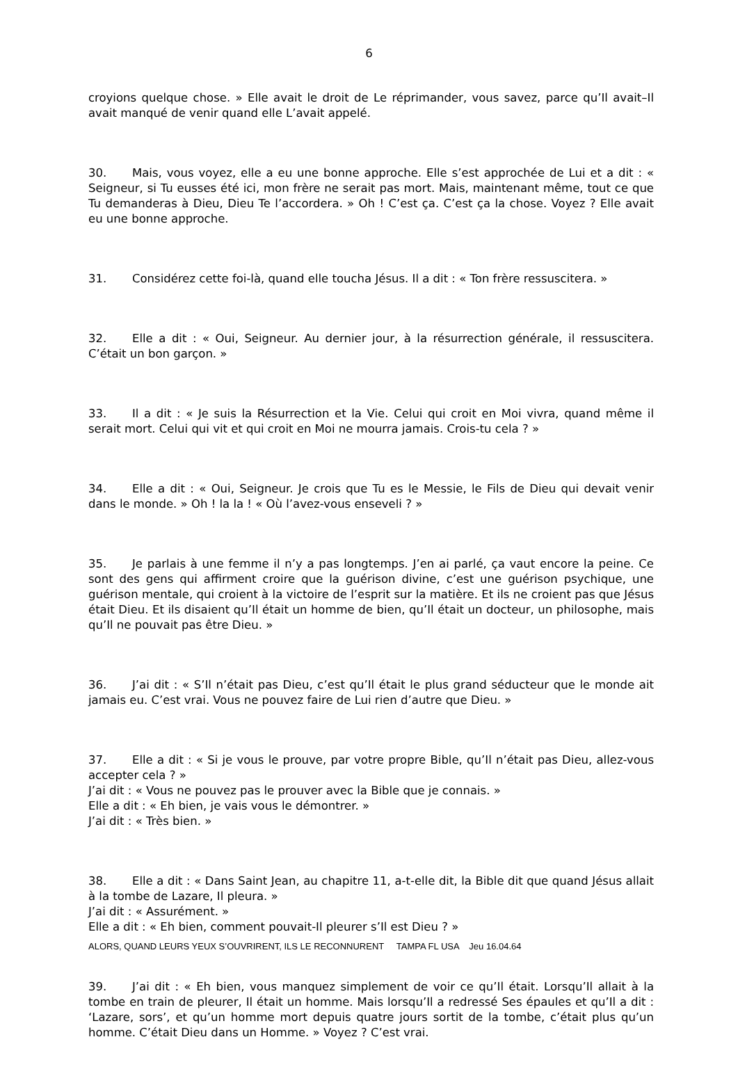6
croyions quelque chose. » Elle avait le droit de Le réprimander, vous savez, parce qu’Il avait–Il avait manqué de venir quand elle L’avait appelé.
30. Mais, vous voyez, elle a eu une bonne approche. Elle s’est approchée de Lui et a dit : « Seigneur, si Tu eusses été ici, mon frère ne serait pas mort. Mais, maintenant même, tout ce que Tu demanderas à Dieu, Dieu Te l’accordera. » Oh ! C’est ça. C’est ça la chose. Voyez ? Elle avait eu une bonne approche.
31. Considérez cette foi-là, quand elle toucha Jésus. Il a dit : « Ton frère ressuscitera. »
32. Elle a dit : « Oui, Seigneur. Au dernier jour, à la résurrection générale, il ressuscitera. C’était un bon garçon. »
33. Il a dit : « Je suis la Résurrection et la Vie. Celui qui croit en Moi vivra, quand même il serait mort. Celui qui vit et qui croit en Moi ne mourra jamais. Crois-tu cela ? »
34. Elle a dit : « Oui, Seigneur. Je crois que Tu es le Messie, le Fils de Dieu qui devait venir dans le monde. » Oh ! la la ! « Où l’avez-vous enseveli ? »
35. Je parlais à une femme il n’y a pas longtemps. J’en ai parlé, ça vaut encore la peine. Ce sont des gens qui affirment croire que la guérison divine, c’est une guérison psychique, une guérison mentale, qui croient à la victoire de l’esprit sur la matière. Et ils ne croient pas que Jésus était Dieu. Et ils disaient qu’Il était un homme de bien, qu’Il était un docteur, un philosophe, mais qu’Il ne pouvait pas être Dieu. »
36. J’ai dit : « S’Il n’était pas Dieu, c’est qu’Il était le plus grand séducteur que le monde ait jamais eu. C’est vrai. Vous ne pouvez faire de Lui rien d’autre que Dieu. »
37. Elle a dit : « Si je vous le prouve, par votre propre Bible, qu’Il n’était pas Dieu, allez-vous accepter cela ? »
J’ai dit : « Vous ne pouvez pas le prouver avec la Bible que je connais. »
Elle a dit : « Eh bien, je vais vous le démontrer. »
J’ai dit : « Très bien. »
38. Elle a dit : « Dans Saint Jean, au chapitre 11, a-t-elle dit, la Bible dit que quand Jésus allait à la tombe de Lazare, Il pleura. »
J’ai dit : « Assurément. »
Elle a dit : « Eh bien, comment pouvait-Il pleurer s’Il est Dieu ? »
39. J’ai dit : « Eh bien, vous manquez simplement de voir ce qu’Il était. Lorsqu’Il allait à la tombe en train de pleurer, Il était un homme. Mais lorsqu’Il a redressé Ses épaules et qu’Il a dit : ‘Lazare, sors’, et qu’un homme mort depuis quatre jours sortit de la tombe, c’était plus qu’un homme. C’était Dieu dans un Homme. » Voyez ? C’est vrai.
ALORS, QUAND LEURS YEUX S’OUVRIRENT, ILS LE RECONNURENT TAMPA FL USA Jeu 16.04.64